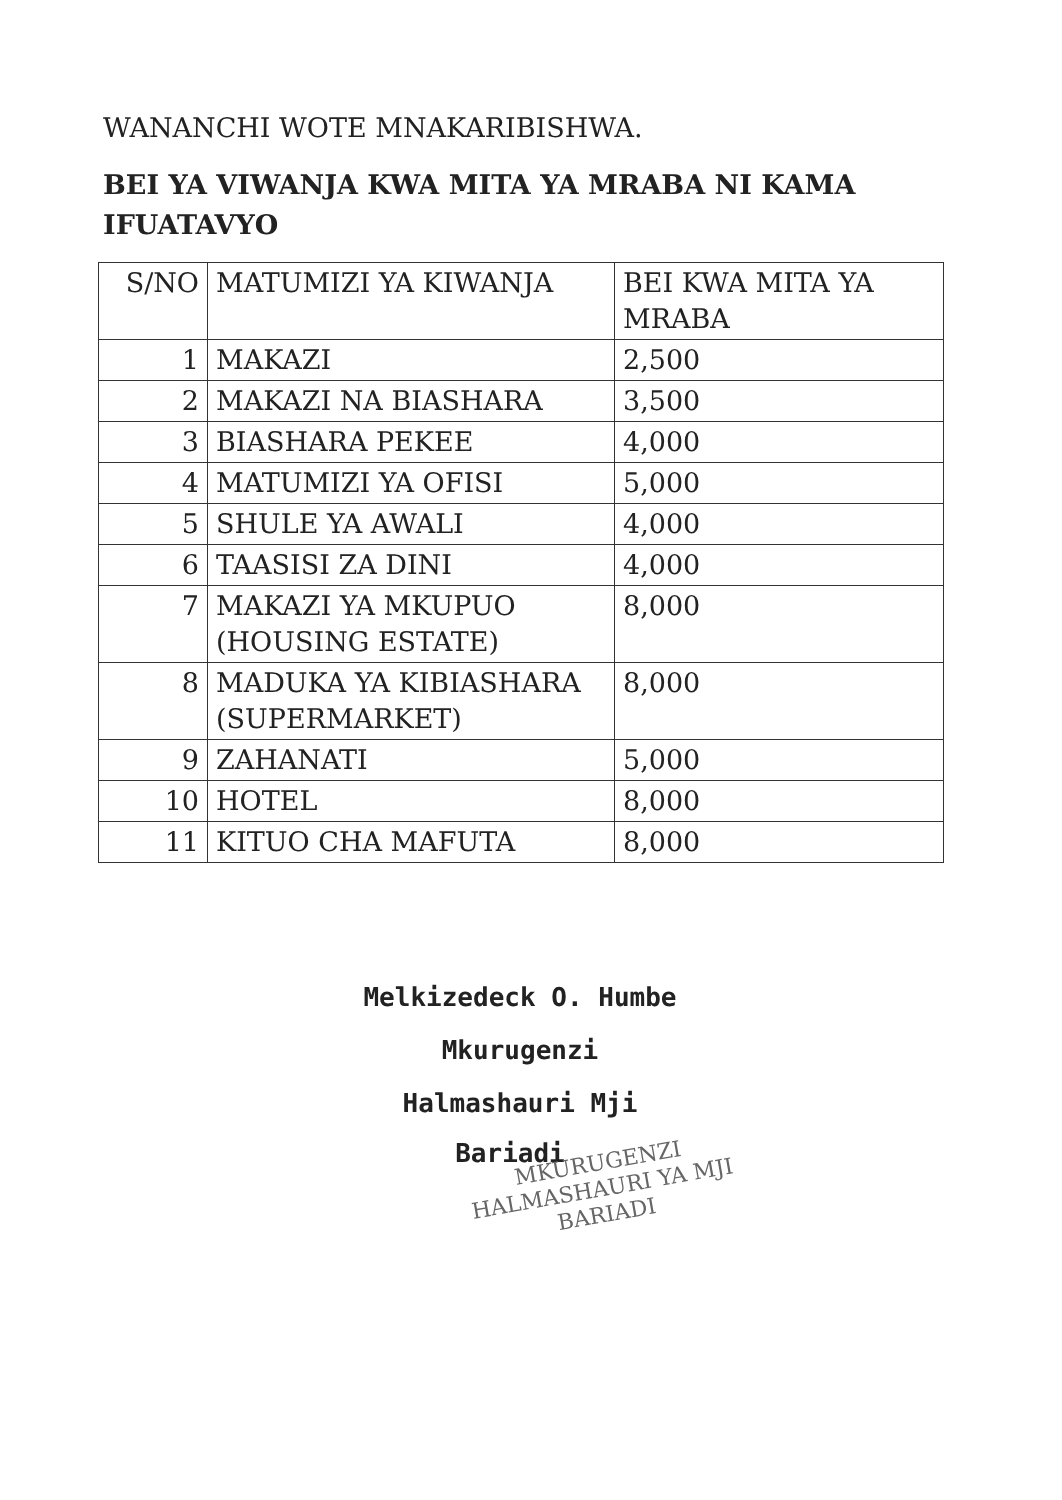WANANCHI WOTE MNAKARIBISHWA.
BEI YA VIWANJA KWA MITA YA MRABA NI KAMA IFUATAVYO
| S/NO | MATUMIZI YA KIWANJA | BEI KWA MITA YA MRABA |
| --- | --- | --- |
| 1 | MAKAZI | 2,500 |
| 2 | MAKAZI NA BIASHARA | 3,500 |
| 3 | BIASHARA PEKEE | 4,000 |
| 4 | MATUMIZI YA OFISI | 5,000 |
| 5 | SHULE YA AWALI | 4,000 |
| 6 | TAASISI ZA DINI | 4,000 |
| 7 | MAKAZI YA MKUPUO (HOUSING ESTATE) | 8,000 |
| 8 | MADUKA YA KIBIASHARA (SUPERMARKET) | 8,000 |
| 9 | ZAHANATI | 5,000 |
| 10 | HOTEL | 8,000 |
| 11 | KITUO CHA MAFUTA | 8,000 |
Melkizedeck O. Humbe
Mkurugenzi
Halmashauri Mji
Bariadi
MKURUGENZI
HALMASHAURI YA MJI
BARIADI